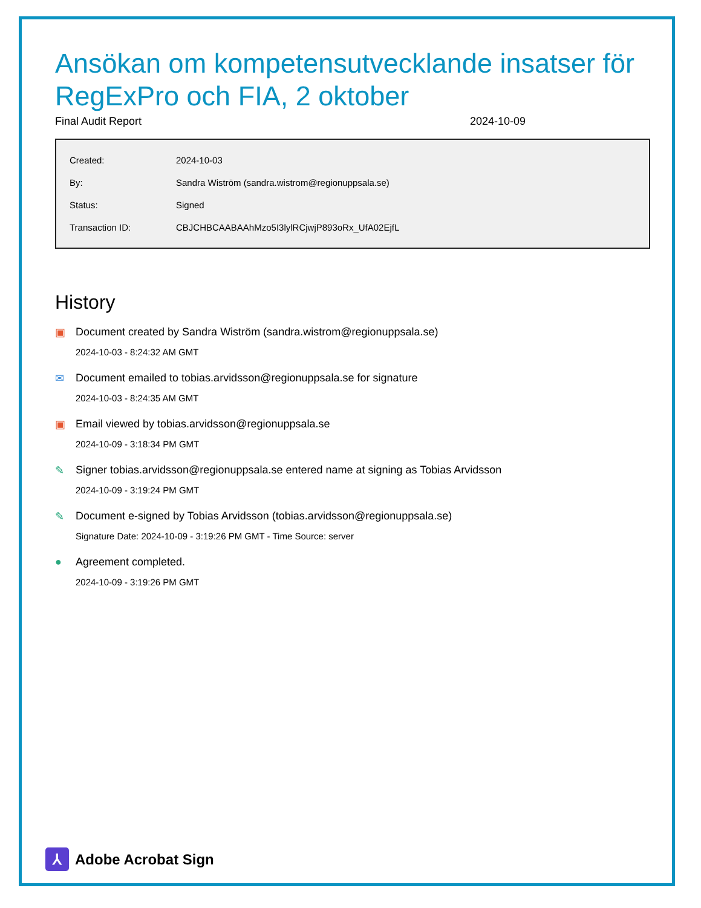Ansökan om kompetensutvecklande insatser för RegExPro och FIA, 2 oktober
Final Audit Report 2024-10-09
| Created: | 2024-10-03 |
| By: | Sandra Wiström (sandra.wistrom@regionuppsala.se) |
| Status: | Signed |
| Transaction ID: | CBJCHBCAABAAhMzo5I3lylRCjwjP893oRx_UfA02EjfL |
History
▣ Document created by Sandra Wiström (sandra.wistrom@regionuppsala.se)
2024-10-03 - 8:24:32 AM GMT
✉ Document emailed to tobias.arvidsson@regionuppsala.se for signature
2024-10-03 - 8:24:35 AM GMT
▣ Email viewed by tobias.arvidsson@regionuppsala.se
2024-10-09 - 3:18:34 PM GMT
✎ Signer tobias.arvidsson@regionuppsala.se entered name at signing as Tobias Arvidsson
2024-10-09 - 3:19:24 PM GMT
✎ Document e-signed by Tobias Arvidsson (tobias.arvidsson@regionuppsala.se)
Signature Date: 2024-10-09 - 3:19:26 PM GMT - Time Source: server
● Agreement completed.
2024-10-09 - 3:19:26 PM GMT
⅄
Adobe Acrobat Sign